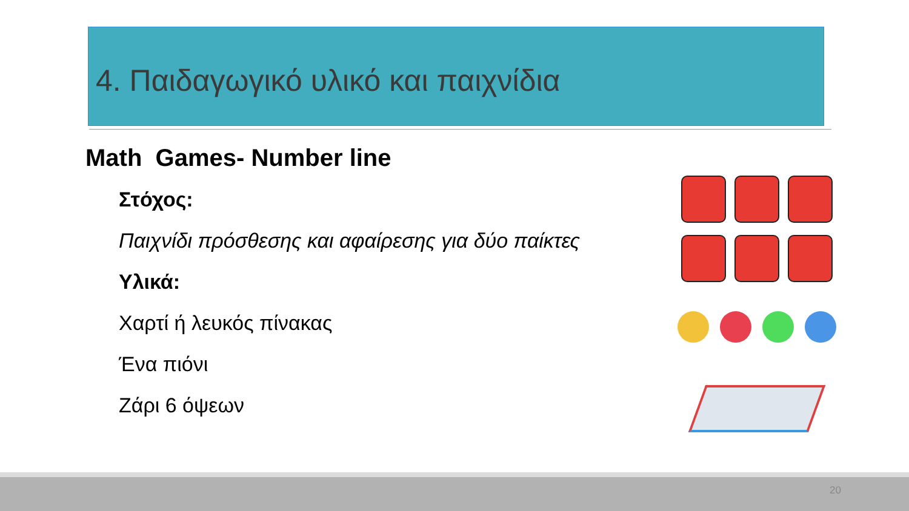4. Παιδαγωγικό υλικό και παιχνίδια
Math Games- Number line
Στόχος:
Παιχνίδι πρόσθεσης και αφαίρεσης για δύο παίκτες
Υλικά:
Χαρτί ή λευκός πίνακας
Ένα πιόνι
Ζάρι 6 όψεων
20